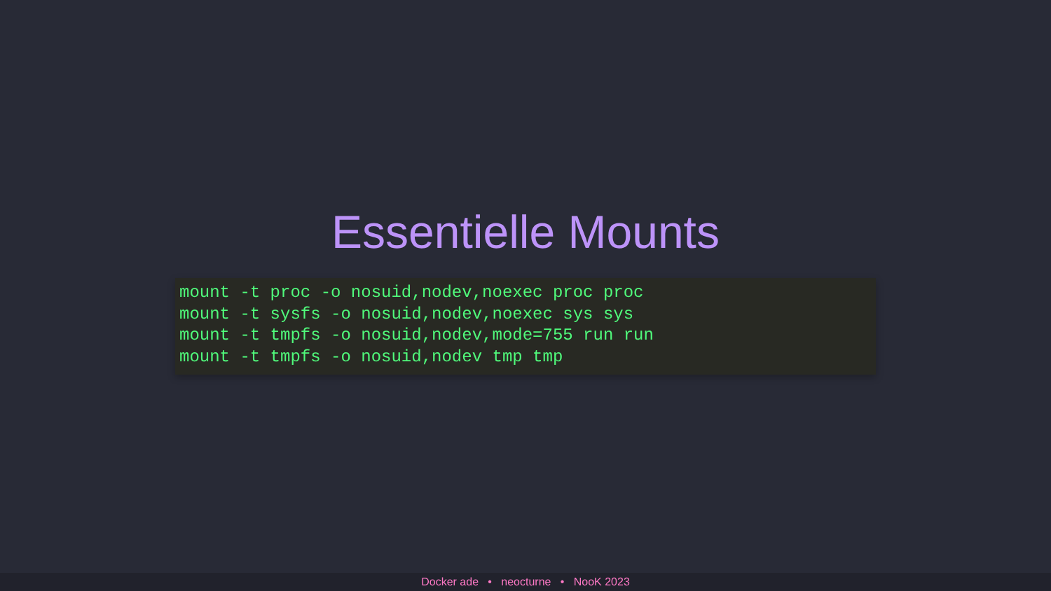Essentielle Mounts
mount -t proc -o nosuid,nodev,noexec proc proc
mount -t sysfs -o nosuid,nodev,noexec sys sys
mount -t tmpfs -o nosuid,nodev,mode=755 run run
mount -t tmpfs -o nosuid,nodev tmp tmp
Docker ade • neocturne • NooK 2023